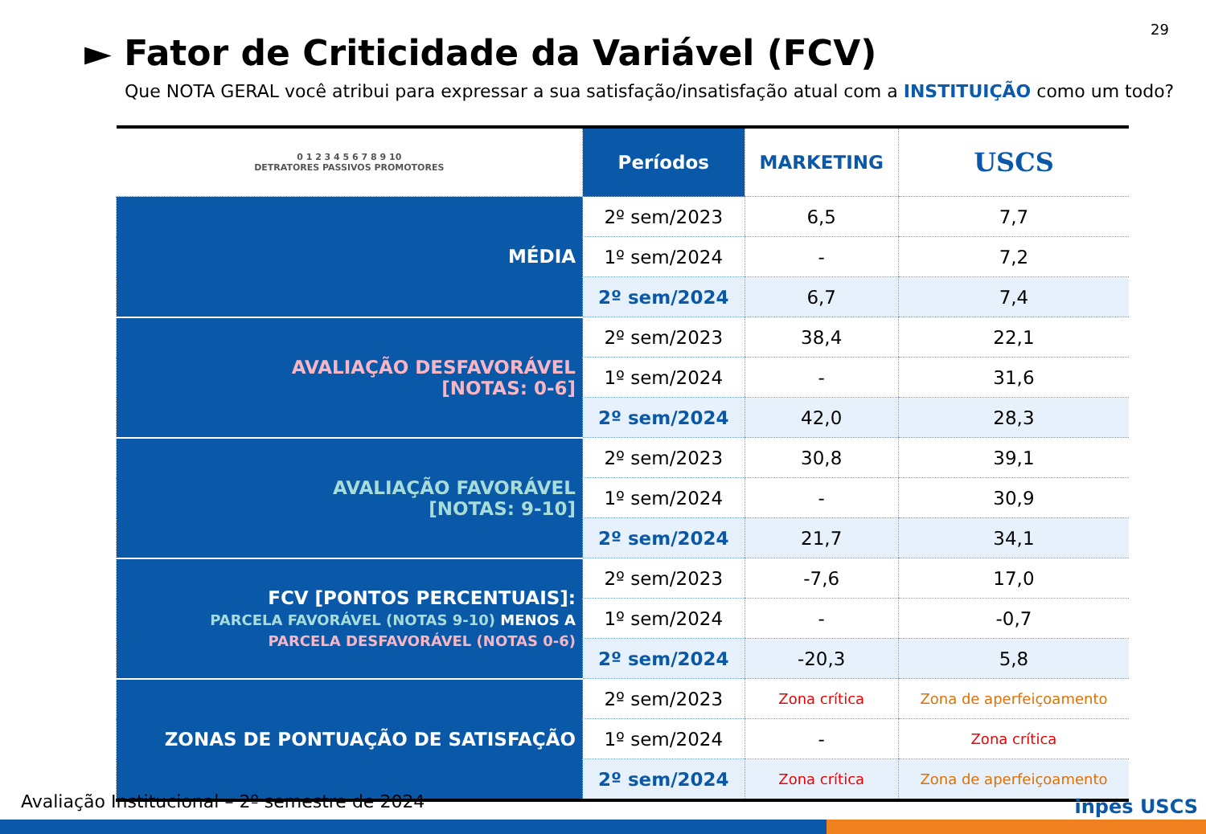29
► Fator de Criticidade da Variável (FCV)
Que NOTA GERAL você atribui para expressar a sua satisfação/insatisfação atual com a INSTITUIÇÃO como um todo?
| 0 1 2 3 4 5 6 7 8 9 10 DETRATORES PASSIVOS PROMOTORES | Períodos | MARKETING | USCS |
| --- | --- | --- | --- |
| MÉDIA | 2º sem/2023 | 6,5 | 7,7 |
| | 1º sem/2024 | - | 7,2 |
| | 2º sem/2024 | 6,7 | 7,4 |
| AVALIAÇÃO DESFAVORÁVEL [NOTAS: 0-6] | 2º sem/2023 | 38,4 | 22,1 |
| | 1º sem/2024 | - | 31,6 |
| | 2º sem/2024 | 42,0 | 28,3 |
| AVALIAÇÃO FAVORÁVEL [NOTAS: 9-10] | 2º sem/2023 | 30,8 | 39,1 |
| | 1º sem/2024 | - | 30,9 |
| | 2º sem/2024 | 21,7 | 34,1 |
| FCV [PONTOS PERCENTUAIS]: PARCELA FAVORÁVEL (NOTAS 9-10) MENOS A PARCELA DESFAVORÁVEL (NOTAS 0-6) | 2º sem/2023 | -7,6 | 17,0 |
| | 1º sem/2024 | - | -0,7 |
| | 2º sem/2024 | -20,3 | 5,8 |
| ZONAS DE PONTUAÇÃO DE SATISFAÇÃO | 2º sem/2023 | Zona crítica | Zona de aperfeiçoamento |
| | 1º sem/2024 | - | Zona crítica |
| | 2º sem/2024 | Zona crítica | Zona de aperfeiçoamento |
Avaliação Institucional – 2º semestre de 2024
inpes USCS